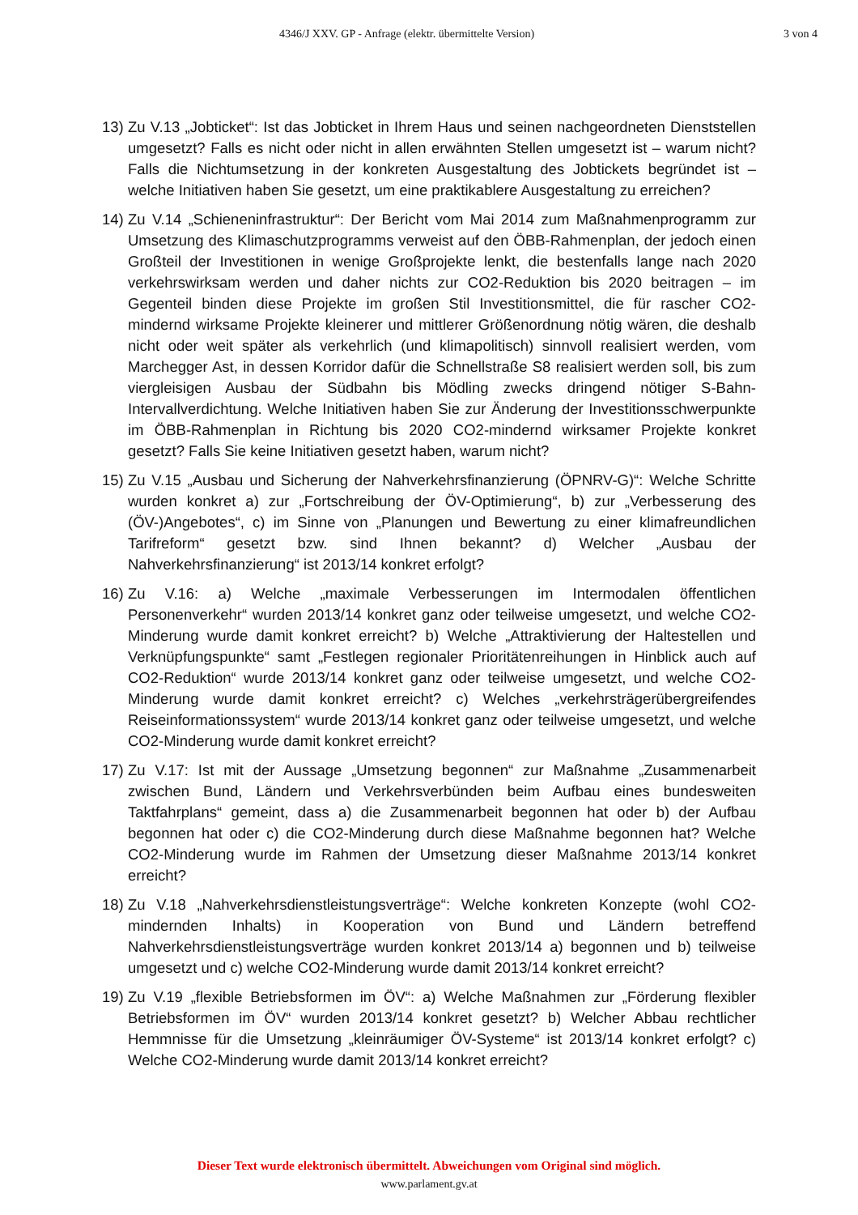4346/J XXV. GP - Anfrage (elektr. übermittelte Version)
3 von 4
13)
Zu V.13 „Jobticket“: Ist das Jobticket in Ihrem Haus und seinen nachgeordneten Dienststellen umgesetzt? Falls es nicht oder nicht in allen erwähnten Stellen umgesetzt ist – warum nicht? Falls die Nichtumsetzung in der konkreten Ausgestaltung des Jobtickets begründet ist – welche Initiativen haben Sie gesetzt, um eine praktikablere Ausgestaltung zu erreichen?
14)
Zu V.14 „Schieneninfrastruktur“: Der Bericht vom Mai 2014 zum Maßnahmenprogramm zur Umsetzung des Klimaschutzprogramms verweist auf den ÖBB-Rahmenplan, der jedoch einen Großteil der Investitionen in wenige Großprojekte lenkt, die bestenfalls lange nach 2020 verkehrswirksam werden und daher nichts zur CO2-Reduktion bis 2020 beitragen – im Gegenteil binden diese Projekte im großen Stil Investitionsmittel, die für rascher CO2-mindernd wirksame Projekte kleinerer und mittlerer Größenordnung nötig wären, die deshalb nicht oder weit später als verkehrlich (und klimapolitisch) sinnvoll realisiert werden, vom Marchegger Ast, in dessen Korridor dafür die Schnellstraße S8 realisiert werden soll, bis zum viergleisigen Ausbau der Südbahn bis Mödling zwecks dringend nötiger S-Bahn-Intervallverdichtung. Welche Initiativen haben Sie zur Änderung der Investitionsschwerpunkte im ÖBB-Rahmenplan in Richtung bis 2020 CO2-mindernd wirksamer Projekte konkret gesetzt? Falls Sie keine Initiativen gesetzt haben, warum nicht?
15)
Zu V.15 „Ausbau und Sicherung der Nahverkehrsfinanzierung (ÖPNRV-G)“: Welche Schritte wurden konkret a) zur „Fortschreibung der ÖV-Optimierung“, b) zur „Verbesserung des (ÖV-)Angebotes“, c) im Sinne von „Planungen und Bewertung zu einer klimafreundlichen Tarifreform“ gesetzt bzw. sind Ihnen bekannt? d) Welcher „Ausbau der Nahverkehrsfinanzierung“ ist 2013/14 konkret erfolgt?
16)
Zu V.16: a) Welche „maximale Verbesserungen im Intermodalen öffentlichen Personenverkehr“ wurden 2013/14 konkret ganz oder teilweise umgesetzt, und welche CO2-Minderung wurde damit konkret erreicht? b) Welche „Attraktivierung der Haltestellen und Verknüpfungspunkte“ samt „Festlegen regionaler Prioritätenreihungen in Hinblick auch auf CO2-Reduktion“ wurde 2013/14 konkret ganz oder teilweise umgesetzt, und welche CO2-Minderung wurde damit konkret erreicht? c) Welches „verkehrsträgerübergreifendes Reiseinformationssystem“ wurde 2013/14 konkret ganz oder teilweise umgesetzt, und welche CO2-Minderung wurde damit konkret erreicht?
17)
Zu V.17: Ist mit der Aussage „Umsetzung begonnen“ zur Maßnahme „Zusammenarbeit zwischen Bund, Ländern und Verkehrsverbünden beim Aufbau eines bundesweiten Taktfahrplans“ gemeint, dass a) die Zusammenarbeit begonnen hat oder b) der Aufbau begonnen hat oder c) die CO2-Minderung durch diese Maßnahme begonnen hat? Welche CO2-Minderung wurde im Rahmen der Umsetzung dieser Maßnahme 2013/14 konkret erreicht?
18)
Zu V.18 „Nahverkehrsdienstleistungsverträge“: Welche konkreten Konzepte (wohl CO2-mindernden Inhalts) in Kooperation von Bund und Ländern betreffend Nahverkehrsdienstleistungsverträge wurden konkret 2013/14 a) begonnen und b) teilweise umgesetzt und c) welche CO2-Minderung wurde damit 2013/14 konkret erreicht?
19)
Zu V.19 „flexible Betriebsformen im ÖV“: a) Welche Maßnahmen zur „Förderung flexibler Betriebsformen im ÖV“ wurden 2013/14 konkret gesetzt? b) Welcher Abbau rechtlicher Hemmnisse für die Umsetzung „kleinräumiger ÖV-Systeme“ ist 2013/14 konkret erfolgt? c) Welche CO2-Minderung wurde damit 2013/14 konkret erreicht?
Dieser Text wurde elektronisch übermittelt. Abweichungen vom Original sind möglich.
www.parlament.gv.at